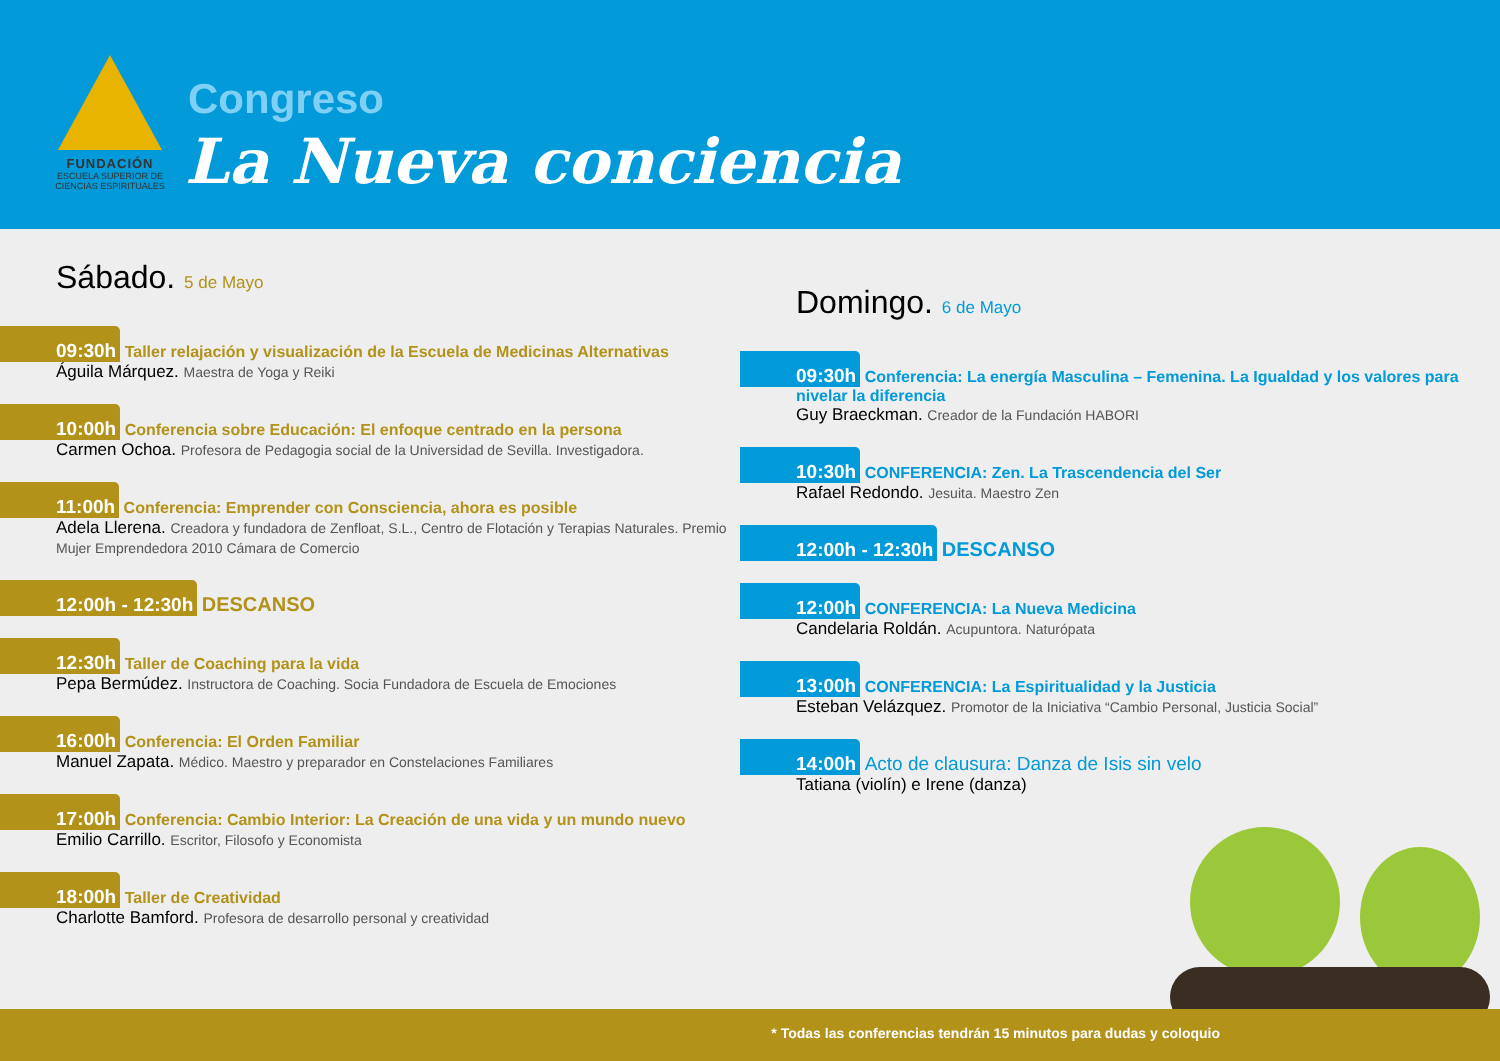FUNDACIÓN
ESCUELA SUPERIOR DE CIENCIAS ESPIRITUALES
Congreso
La Nueva conciencia
Sábado. 5 de Mayo
09:30h Taller relajación y visualización de la Escuela de Medicinas Alternativas
Águila Márquez. Maestra de Yoga y Reiki
10:00h Conferencia sobre Educación: El enfoque centrado en la persona
Carmen Ochoa. Profesora de Pedagogia social de la Universidad de Sevilla. Investigadora.
11:00h Conferencia: Emprender con Consciencia, ahora es posible
Adela Llerena. Creadora y fundadora de Zenfloat, S.L., Centro de Flotación y Terapias Naturales. Premio Mujer Emprendedora 2010 Cámara de Comercio
12:00h - 12:30h DESCANSO
12:30h Taller de Coaching para la vida
Pepa Bermúdez. Instructora de Coaching. Socia Fundadora de Escuela de Emociones
16:00h Conferencia: El Orden Familiar
Manuel Zapata. Médico. Maestro y preparador en Constelaciones Familiares
17:00h Conferencia: Cambio Interior: La Creación de una vida y un mundo nuevo
Emilio Carrillo. Escritor, Filosofo y Economista
18:00h Taller de Creatividad
Charlotte Bamford. Profesora de desarrollo personal y creatividad
Domingo. 6 de Mayo
09:30h Conferencia: La energía Masculina – Femenina. La Igualdad y los valores para nivelar la diferencia
Guy Braeckman. Creador de la Fundación HABORI
10:30h CONFERENCIA: Zen. La Trascendencia del Ser
Rafael Redondo. Jesuita. Maestro Zen
12:00h - 12:30h DESCANSO
12:00h CONFERENCIA: La Nueva Medicina
Candelaria Roldán. Acupuntora. Naturópata
13:00h CONFERENCIA: La Espiritualidad y la Justicia
Esteban Velázquez. Promotor de la Iniciativa “Cambio Personal, Justicia Social”
14:00h Acto de clausura: Danza de Isis sin velo
Tatiana (violín) e Irene (danza)
* Todas las conferencias tendrán 15 minutos para dudas y coloquio